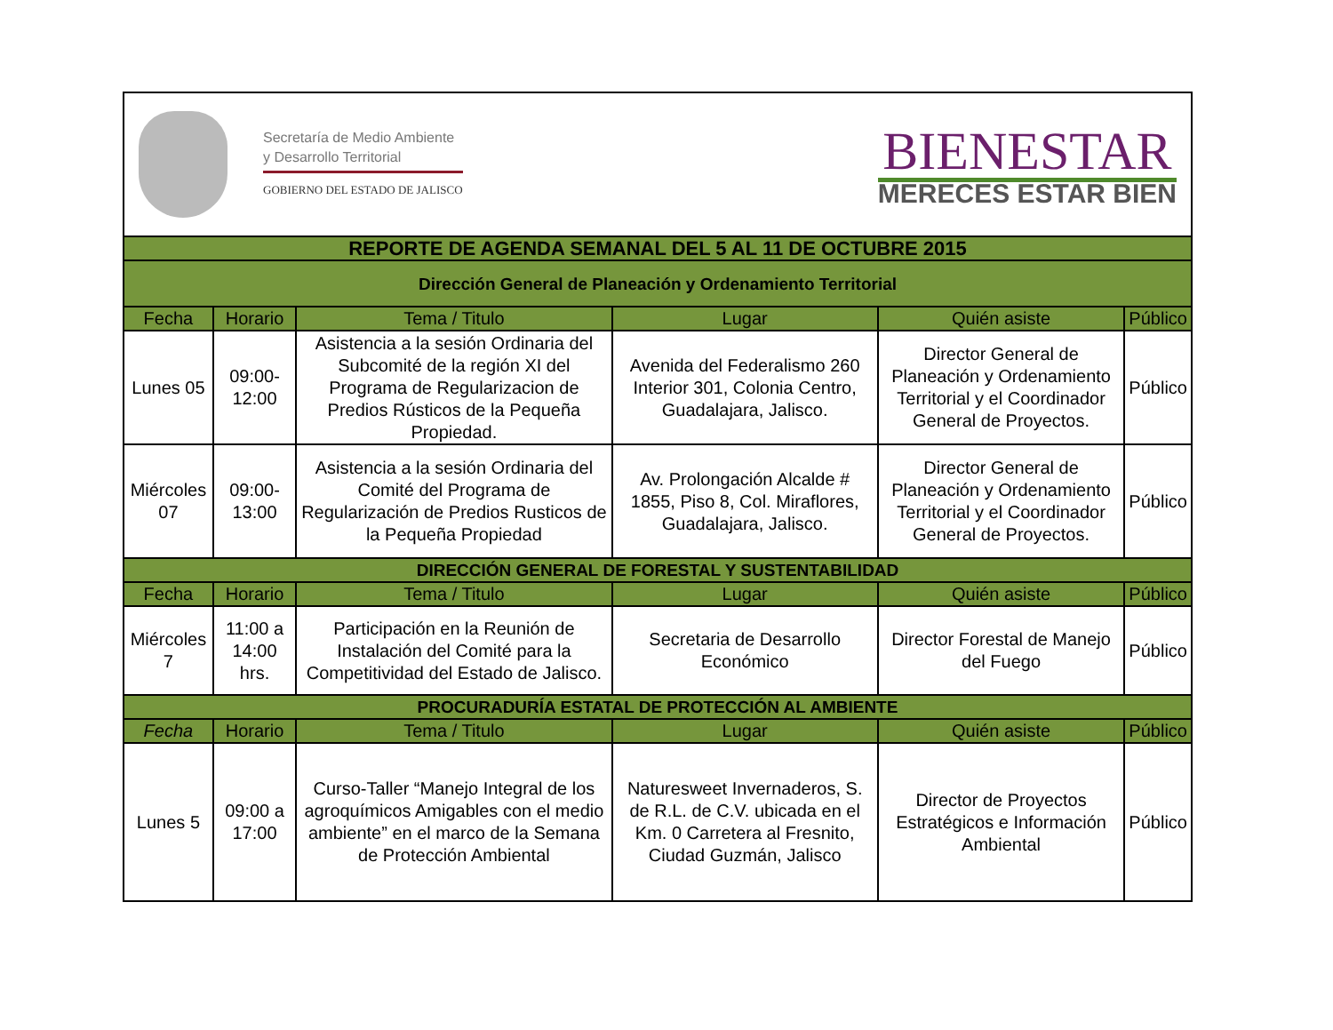| Secretaría de Medio Ambiente y Desarrollo Territorial GOBIERNO DEL ESTADO DE JALISCO BIENESTAR MERECES ESTAR BIEN | | | | | |
| REPORTE DE AGENDA SEMANAL DEL 5 AL 11 DE OCTUBRE 2015 | | | | | |
| Dirección General de Planeación y Ordenamiento Territorial | | | | | |
| Fecha | Horario | Tema / Titulo | Lugar | Quién asiste | Público |
| Lunes 05 | 09:00-12:00 | Asistencia a la sesión Ordinaria del Subcomité de la región XI del Programa de Regularizacion de Predios Rústicos de la Pequeña Propiedad. | Avenida del Federalismo 260 Interior 301, Colonia Centro, Guadalajara, Jalisco. | Director General de Planeación y Ordenamiento Territorial y el Coordinador General de Proyectos. | Público |
| Miércoles 07 | 09:00-13:00 | Asistencia a la sesión Ordinaria del Comité del Programa de Regularización de Predios Rusticos de la Pequeña Propiedad | Av. Prolongación Alcalde # 1855, Piso 8, Col. Miraflores, Guadalajara, Jalisco. | Director General de Planeación y Ordenamiento Territorial y el Coordinador General de Proyectos. | Público |
| DIRECCIÓN GENERAL DE FORESTAL Y SUSTENTABILIDAD | | | | | |
| Fecha | Horario | Tema / Titulo | Lugar | Quién asiste | Público |
| Miércoles 7 | 11:00 a 14:00 hrs. | Participación en la Reunión de Instalación del Comité para la Competitividad del Estado de Jalisco. | Secretaria de Desarrollo Económico | Director Forestal de Manejo del Fuego | Público |
| PROCURADURÍA ESTATAL DE PROTECCIÓN AL AMBIENTE | | | | | |
| Fecha | Horario | Tema / Titulo | Lugar | Quién asiste | Público |
| Lunes 5 | 09:00 a 17:00 | Curso-Taller “Manejo Integral de los agroquímicos Amigables con el medio ambiente” en el marco de la Semana de Protección Ambiental | Naturesweet Invernaderos, S. de R.L. de C.V. ubicada en el Km. 0 Carretera al Fresnito, Ciudad Guzmán, Jalisco | Director de Proyectos Estratégicos e Información Ambiental | Público |